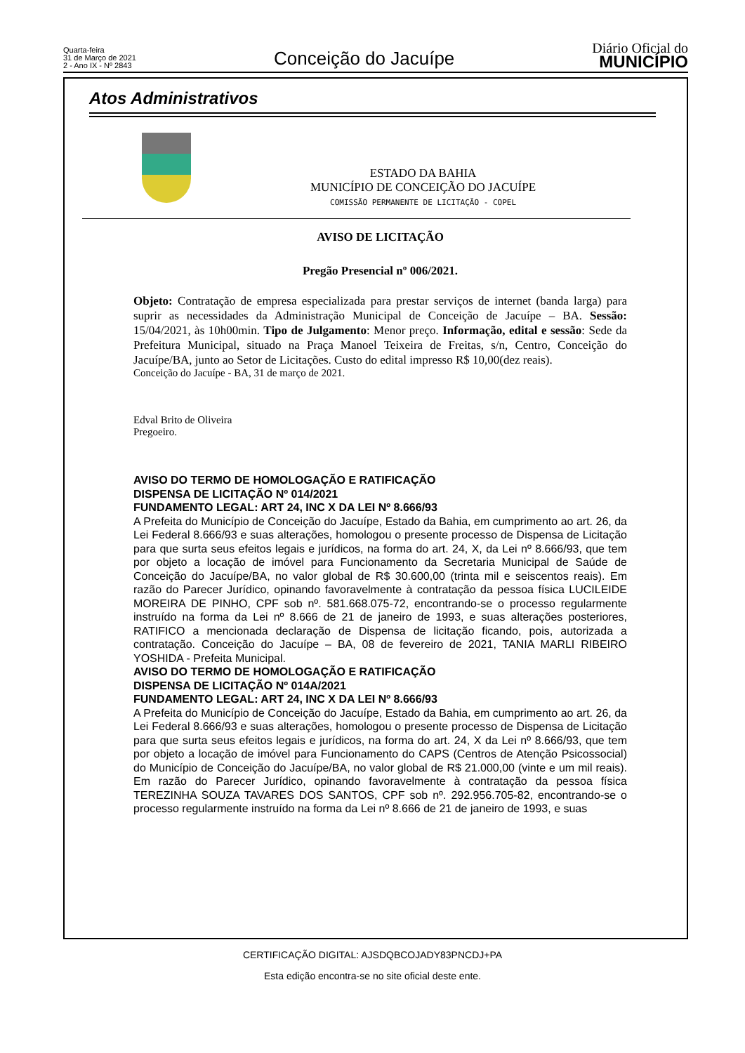Quarta-feira
31 de Março de 2021
2 - Ano IX - Nº 2843
Conceição do Jacuípe
Diário Oficial do
MUNICÍPIO
Atos Administrativos
ESTADO DA BAHIA
MUNICÍPIO DE CONCEIÇÃO DO JACUÍPE
COMISSÃO PERMANENTE DE LICITAÇÃO - COPEL
AVISO DE LICITAÇÃO
Pregão Presencial nº 006/2021.
Objeto: Contratação de empresa especializada para prestar serviços de internet (banda larga) para suprir as necessidades da Administração Municipal de Conceição de Jacuípe – BA. Sessão: 15/04/2021, às 10h00min. Tipo de Julgamento: Menor preço. Informação, edital e sessão: Sede da Prefeitura Municipal, situado na Praça Manoel Teixeira de Freitas, s/n, Centro, Conceição do Jacuípe/BA, junto ao Setor de Licitações. Custo do edital impresso R$ 10,00(dez reais).
Conceição do Jacuípe - BA, 31 de março de 2021.
Edval Brito de Oliveira
Pregoeiro.
AVISO DO TERMO DE HOMOLOGAÇÃO E RATIFICAÇÃO
DISPENSA DE LICITAÇÃO Nº 014/2021
FUNDAMENTO LEGAL: ART 24, INC X DA LEI Nº 8.666/93
A Prefeita do Município de Conceição do Jacuípe, Estado da Bahia, em cumprimento ao art. 26, da Lei Federal 8.666/93 e suas alterações, homologou o presente processo de Dispensa de Licitação para que surta seus efeitos legais e jurídicos, na forma do art. 24, X, da Lei nº 8.666/93, que tem por objeto a locação de imóvel para Funcionamento da Secretaria Municipal de Saúde de Conceição do Jacuípe/BA, no valor global de R$ 30.600,00 (trinta mil e seiscentos reais). Em razão do Parecer Jurídico, opinando favoravelmente à contratação da pessoa física LUCILEIDE MOREIRA DE PINHO, CPF sob nº. 581.668.075-72, encontrando-se o processo regularmente instruído na forma da Lei nº 8.666 de 21 de janeiro de 1993, e suas alterações posteriores, RATIFICO a mencionada declaração de Dispensa de licitação ficando, pois, autorizada a contratação. Conceição do Jacuípe – BA, 08 de fevereiro de 2021, TANIA MARLI RIBEIRO YOSHIDA - Prefeita Municipal.
AVISO DO TERMO DE HOMOLOGAÇÃO E RATIFICAÇÃO
DISPENSA DE LICITAÇÃO Nº 014A/2021
FUNDAMENTO LEGAL: ART 24, INC X DA LEI Nº 8.666/93
A Prefeita do Município de Conceição do Jacuípe, Estado da Bahia, em cumprimento ao art. 26, da Lei Federal 8.666/93 e suas alterações, homologou o presente processo de Dispensa de Licitação para que surta seus efeitos legais e jurídicos, na forma do art. 24, X da Lei nº 8.666/93, que tem por objeto a locação de imóvel para Funcionamento do CAPS (Centros de Atenção Psicossocial) do Município de Conceição do Jacuípe/BA, no valor global de R$ 21.000,00 (vinte e um mil reais). Em razão do Parecer Jurídico, opinando favoravelmente à contratação da pessoa física TEREZINHA SOUZA TAVARES DOS SANTOS, CPF sob nº. 292.956.705-82, encontrando-se o processo regularmente instruído na forma da Lei nº 8.666 de 21 de janeiro de 1993, e suas
CERTIFICAÇÃO DIGITAL: AJSDQBCOJADY83PNCDJ+PA
Esta edição encontra-se no site oficial deste ente.